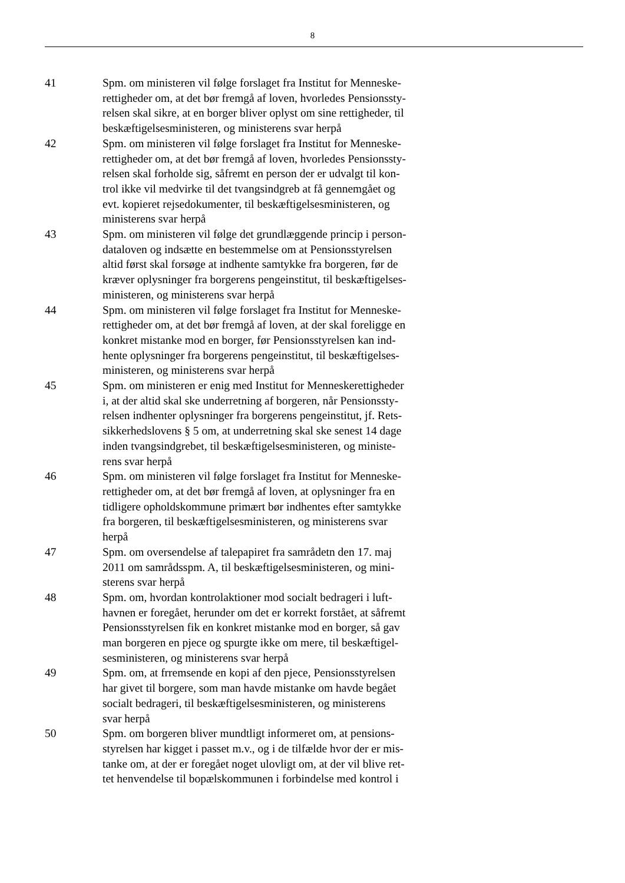8
41 Spm. om ministeren vil følge forslaget fra Institut for Menneske-
rettigheder om, at det bør fremgå af loven, hvorledes Pensionssty-
relsen skal sikre, at en borger bliver oplyst om sine rettigheder, til
beskæftigelsesministeren, og ministerens svar herpå
42 Spm. om ministeren vil følge forslaget fra Institut for Menneske-
rettigheder om, at det bør fremgå af loven, hvorledes Pensionssty-
relsen skal forholde sig, såfremt en person der er udvalgt til kon-
trol ikke vil medvirke til det tvangsindgreb at få gennemgået og
evt. kopieret rejsedokumenter, til beskæftigelsesministeren, og
ministerens svar herpå
43 Spm. om ministeren vil følge det grundlæggende princip i person-
dataloven og indsætte en bestemmelse om at Pensionsstyrelsen
altid først skal forsøge at indhente samtykke fra borgeren, før de
kræver oplysninger fra borgerens pengeinstitut, til beskæftigelses-
ministeren, og ministerens svar herpå
44 Spm. om ministeren vil følge forslaget fra Institut for Menneske-
rettigheder om, at det bør fremgå af loven, at der skal foreligge en
konkret mistanke mod en borger, før Pensionsstyrelsen kan ind-
hente oplysninger fra borgerens pengeinstitut, til beskæftigelses-
ministeren, og ministerens svar herpå
45 Spm. om ministeren er enig med Institut for Menneskerettigheder
i, at der altid skal ske underretning af borgeren, når Pensionssty-
relsen indhenter oplysninger fra borgerens pengeinstitut, jf. Rets-
sikkerhedslovens § 5 om, at underretning skal ske senest 14 dage
inden tvangsindgrebet, til beskæftigelsesministeren, og ministe-
rens svar herpå
46 Spm. om ministeren vil følge forslaget fra Institut for Menneske-
rettigheder om, at det bør fremgå af loven, at oplysninger fra en
tidligere opholdskommune primært bør indhentes efter samtykke
fra borgeren, til beskæftigelsesministeren, og ministerens svar
herpå
47 Spm. om oversendelse af talepapiret fra samrådetn den 17. maj
2011 om samrådsspm. A, til beskæftigelsesministeren, og mini-
sterens svar herpå
48 Spm. om, hvordan kontrolaktioner mod socialt bedrageri i luft-
havnen er foregået, herunder om det er korrekt forstået, at såfremt
Pensionsstyrelsen fik en konkret mistanke mod en borger, så gav
man borgeren en pjece og spurgte ikke om mere, til beskæftigel-
sesministeren, og ministerens svar herpå
49 Spm. om, at frremsende en kopi af den pjece, Pensionsstyrelsen
har givet til borgere, som man havde mistanke om havde begået
socialt bedrageri, til beskæftigelsesministeren, og ministerens
svar herpå
50 Spm. om borgeren bliver mundtligt informeret om, at pensions-
styrelsen har kigget i passet m.v., og i de tilfælde hvor der er mis-
tanke om, at der er foregået noget ulovligt om, at der vil blive ret-
tet henvendelse til bopælskommunen i forbindelse med kontrol i